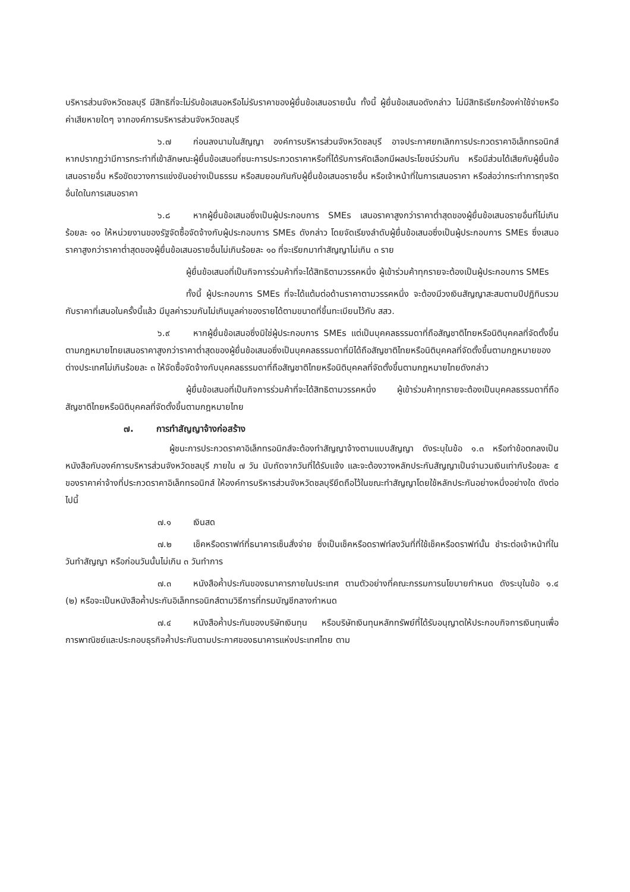บริหารส่วนจังหวัดชลบุรี มีสิทธิที่จะไม่รับข้อเสนอหรือไม่รับราคาของผู้ยื่นข้อเสนอรายนั้น ทั้งนี้ ผู้ยื่นข้อเสนอดังกล่าว ไม่มีสิทธิเรียกร้องค่าใช้จ่ายหรือค่าเสียหายใดๆ จากองค์การบริหารส่วนจังหวัดชลบุรี
๖.๗ ก่อนลงนามในสัญญา องค์การบริหารส่วนจังหวัดชลบุรี อาจประกาศยกเลิกการประกวดราคาอิเล็กทรอนิกส์ หากปรากฏว่ามีการกระทำที่เข้าลักษณะผู้ยื่นข้อเสนอที่ชนะการประกวดราคาหรือที่ได้รับการคัดเลือกมีผลประโยชน์ร่วมกัน หรือมีส่วนได้เสียกับผู้ยื่นข้อเสนอรายอื่น หรือขัดขวางการแข่งขันอย่างเป็นธรรม หรือสมยอมกันกับผู้ยื่นข้อเสนอรายอื่น หรือเจ้าหน้าที่ในการเสนอราคา หรือส่อว่ากระทำการทุจริตอื่นใดในการเสนอราคา
๖.๘ หากผู้ยื่นข้อเสนอซึ่งเป็นผู้ประกอบการ SMEs เสนอราคาสูงกว่าราคาต่ำสุดของผู้ยื่นข้อเสนอรายอื่นที่ไม่เกินร้อยละ ๑๐ ให้หน่วยงานของรัฐจัดซื้อจัดจ้างกับผู้ประกอบการ SMEs ดังกล่าว โดยจัดเรียงลำดับผู้ยื่นข้อเสนอซึ่งเป็นผู้ประกอบการ SMEs ซึ่งเสนอราคาสูงกว่าราคาต่ำสุดของผู้ยื่นข้อเสนอรายอื่นไม่เกินร้อยละ ๑๐ ที่จะเรียกมาทำสัญญาไม่เกิน ๓ ราย
ผู้ยื่นข้อเสนอที่เป็นกิจการร่วมค้าที่จะได้สิทธิตามวรรคหนึ่ง ผู้เข้าร่วมค้าทุกรายจะต้องเป็นผู้ประกอบการ SMEs
ทั้งนี้ ผู้ประกอบการ SMEs ที่จะได้แต้มต่อด้านราคาตามวรรคหนึ่ง จะต้องมีวงเงินสัญญาสะสมตามปีปฏิทินรวมกับราคาที่เสนอในครั้งนี้แล้ว มีมูลค่ารวมกันไม่เกินมูลค่าของรายได้ตามขนาดที่ขึ้นทะเบียนไว้กับ สสว.
๖.๙ หากผู้ยื่นข้อเสนอซึ่งมิใช่ผู้ประกอบการ SMEs แต่เป็นบุคคลธรรมดาที่ถือสัญชาติไทยหรือนิติบุคคลที่จัดตั้งขึ้นตามกฎหมายไทยเสนอราคาสูงกว่าราคาต่ำสุดของผู้ยื่นข้อเสนอซึ่งเป็นบุคคลธรรมดาที่มิได้ถือสัญชาติไทยหรือนิติบุคคลที่จัดตั้งขึ้นตามกฎหมายของต่างประเทศไม่เกินร้อยละ ๓ ให้จัดซื้อจัดจ้างกับบุคคลธรรมดาที่ถือสัญชาติไทยหรือนิติบุคคลที่จัดตั้งขึ้นตามกฎหมายไทยดังกล่าว
ผู้ยื่นข้อเสนอที่เป็นกิจการร่วมค้าที่จะได้สิทธิตามวรรคหนึ่ง ผู้เข้าร่วมค้าทุกรายจะต้องเป็นบุคคลธรรมดาที่ถือสัญชาติไทยหรือนิติบุคคลที่จัดตั้งขึ้นตามกฎหมายไทย
๗. การทำสัญญาจ้างก่อสร้าง
ผู้ชนะการประกวดราคาอิเล็กทรอนิกส์จะต้องทำสัญญาจ้างตามแบบสัญญา ดังระบุในข้อ ๑.๓ หรือทำข้อตกลงเป็นหนังสือกับองค์การบริหารส่วนจังหวัดชลบุรี ภายใน ๗ วัน นับถัดจากวันที่ได้รับแจ้ง และจะต้องวางหลักประกันสัญญาเป็นจำนวนเงินเท่ากับร้อยละ ๕ ของราคาค่าจ้างที่ประกวดราคาอิเล็กทรอนิกส์ ให้องค์การบริหารส่วนจังหวัดชลบุรียึดถือไว้ในขณะทำสัญญาโดยใช้หลักประกันอย่างหนึ่งอย่างใด ดังต่อไปนี้
๗.๑ เงินสด
๗.๒ เช็คหรือดราฟท์ที่ธนาคารเซ็นสั่งจ่าย ซึ่งเป็นเช็คหรือดราฟท์ลงวันที่ที่ใช้เช็คหรือดราฟท์นั้น ชำระต่อเจ้าหน้าที่ในวันทำสัญญา หรือก่อนวันนั้นไม่เกิน ๓ วันทำการ
๗.๓ หนังสือค้ำประกันของธนาคารภายในประเทศ ตามตัวอย่างที่คณะกรรมการนโยบายกำหนด ดังระบุในข้อ ๑.๔ (๒) หรือจะเป็นหนังสือค้ำประกันอิเล็กทรอนิกส์ตามวิธีการที่กรมบัญชีกลางกำหนด
๗.๔ หนังสือค้ำประกันของบริษัทเงินทุน หรือบริษัทเงินทุนหลักทรัพย์ที่ได้รับอนุญาตให้ประกอบกิจการเงินทุนเพื่อการพาณิชย์และประกอบธุรกิจค้ำประกันตามประกาศของธนาคารแห่งประเทศไทย ตาม